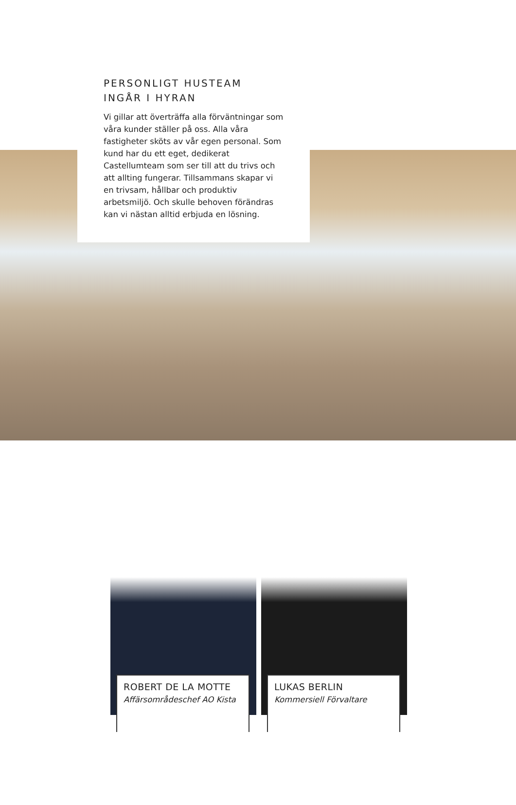PERSONLIGT HUSTEAM INGÅR I HYRAN
Vi gillar att överträffa alla förväntningar som våra kunder ställer på oss. Alla våra fastigheter sköts av vår egen personal. Som kund har du ett eget, dedikerat Castellumteam som ser till att du trivs och att allting fungerar. Tillsammans skapar vi en trivsam, hållbar och produktiv arbetsmiljö. Och skulle behoven förändras kan vi nästan alltid erbjuda en lösning.
ROBERT DE LA MOTTE
Affärsområdeschef AO Kista
LUKAS BERLIN
Kommersiell Förvaltare